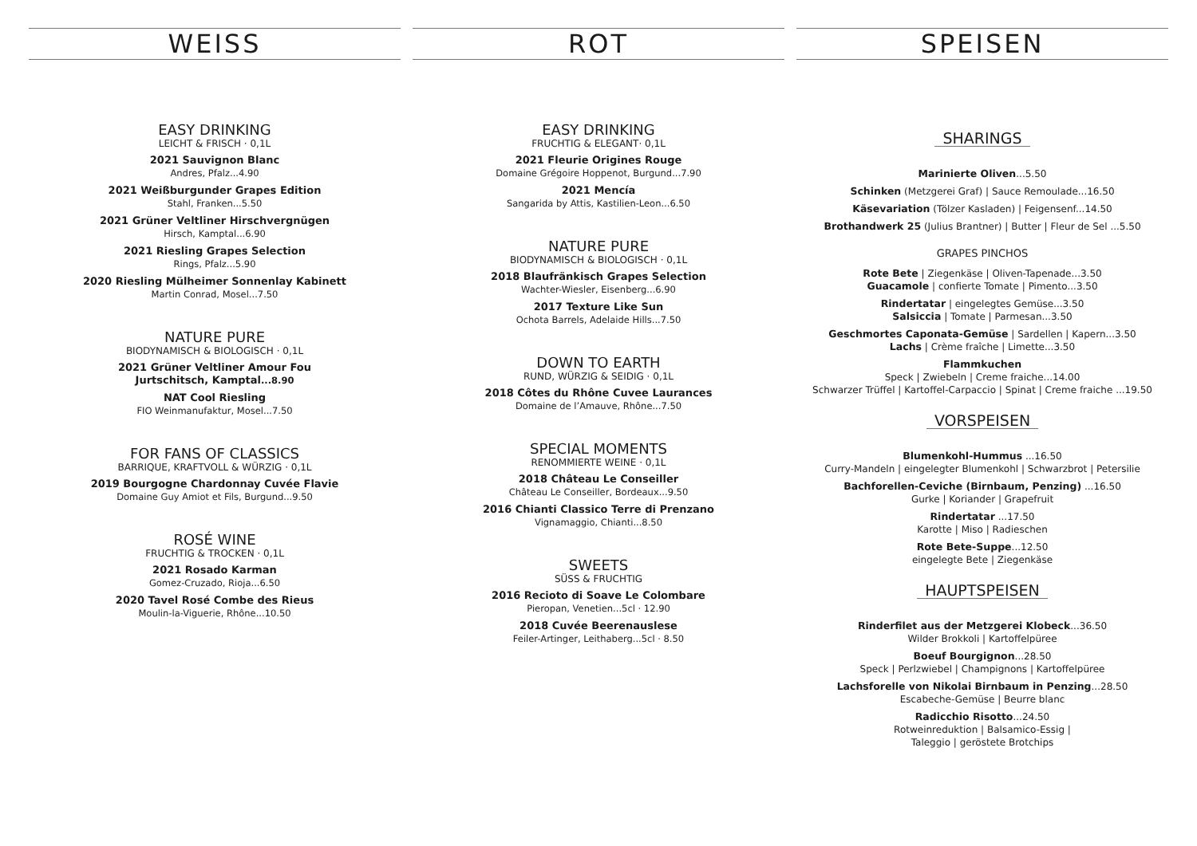WEISS
EASY DRINKING
LEICHT & FRISCH · 0,1L
2021 Sauvignon Blanc
Andres, Pfalz...4.90
2021 Weißburgunder Grapes Edition
Stahl, Franken...5.50
2021 Grüner Veltliner Hirschvergnügen
Hirsch, Kamptal...6.90
2021 Riesling Grapes Selection
Rings, Pfalz...5.90
2020 Riesling Mülheimer Sonnenlay Kabinett
Martin Conrad, Mosel...7.50
NATURE PURE
BIODYNAMISCH & BIOLOGISCH · 0,1L
2021 Grüner Veltliner Amour Fou
Jurtschitsch, Kamptal...8.90
NAT Cool Riesling
FIO Weinmanufaktur, Mosel...7.50
FOR FANS OF CLASSICS
BARRIQUE, KRAFTVOLL & WÜRZIG · 0,1L
2019 Bourgogne Chardonnay Cuvée Flavie
Domaine Guy Amiot et Fils, Burgund...9.50
ROSÉ WINE
FRUCHTIG & TROCKEN · 0,1L
2021 Rosado Karman
Gomez-Cruzado, Rioja...6.50
2020 Tavel Rosé Combe des Rieus
Moulin-la-Viguerie, Rhône...10.50
ROT
EASY DRINKING
FRUCHTIG & ELEGANT· 0,1L
2021 Fleurie Origines Rouge
Domaine Grégoire Hoppenot, Burgund...7.90
2021 Mencía
Sangarida by Attis, Kastilien-Leon...6.50
NATURE PURE
BIODYNAMISCH & BIOLOGISCH · 0,1L
2018 Blaufränkisch Grapes Selection
Wachter-Wiesler, Eisenberg...6.90
2017 Texture Like Sun
Ochota Barrels, Adelaide Hills...7.50
DOWN TO EARTH
RUND, WÜRZIG & SEIDIG · 0,1L
2018 Côtes du Rhône Cuvee Laurances
Domaine de l’Amauve, Rhône...7.50
SPECIAL MOMENTS
RENOMMIERTE WEINE · 0,1L
2018 Château Le Conseiller
Château Le Conseiller, Bordeaux...9.50
2016 Chianti Classico Terre di Prenzano
Vignamaggio, Chianti...8.50
SWEETS
SÜSS & FRUCHTIG
2016 Recioto di Soave Le Colombare
Pieropan, Venetien...5cl · 12.90
2018 Cuvée Beerenauslese
Feiler-Artinger, Leithaberg...5cl · 8.50
SPEISEN
SHARINGS
Marinierte Oliven...5.50
Schinken (Metzgerei Graf) | Sauce Remoulade...16.50
Käsevariation (Tölzer Kasladen) | Feigensenf...14.50
Brothandwerk 25 (Julius Brantner) | Butter | Fleur de Sel ...5.50
GRAPES PINCHOS
Rote Bete | Ziegenkäse | Oliven-Tapenade...3.50
Guacamole | confierte Tomate | Pimento...3.50
Rindertatar | eingelegtes Gemüse...3.50
Salsiccia | Tomate | Parmesan...3.50
Geschmortes Caponata-Gemüse | Sardellen | Kapern...3.50
Lachs | Crème fraîche | Limette...3.50
Flammkuchen
Speck | Zwiebeln | Creme fraiche...14.00
Schwarzer Trüffel | Kartoffel-Carpaccio | Spinat | Creme fraiche ...19.50
VORSPEISEN
Blumenkohl-Hummus ...16.50
Curry-Mandeln | eingelegter Blumenkohl | Schwarzbrot | Petersilie
Bachforellen-Ceviche (Birnbaum, Penzing) ...16.50
Gurke | Koriander | Grapefruit
Rindertatar ...17.50
Karotte | Miso | Radieschen
Rote Bete-Suppe...12.50
eingelegte Bete | Ziegenkäse
HAUPTSPEISEN
Rinderfilet aus der Metzgerei Klobeck...36.50
Wilder Brokkoli | Kartoffelpüree
Boeuf Bourgignon...28.50
Speck | Perlzwiebel | Champignons | Kartoffelpüree
Lachsforelle von Nikolai Birnbaum in Penzing...28.50
Escabeche-Gemüse | Beurre blanc
Radicchio Risotto...24.50
Rotweinreduktion | Balsamico-Essig |
Taleggio | geröstete Brotchips